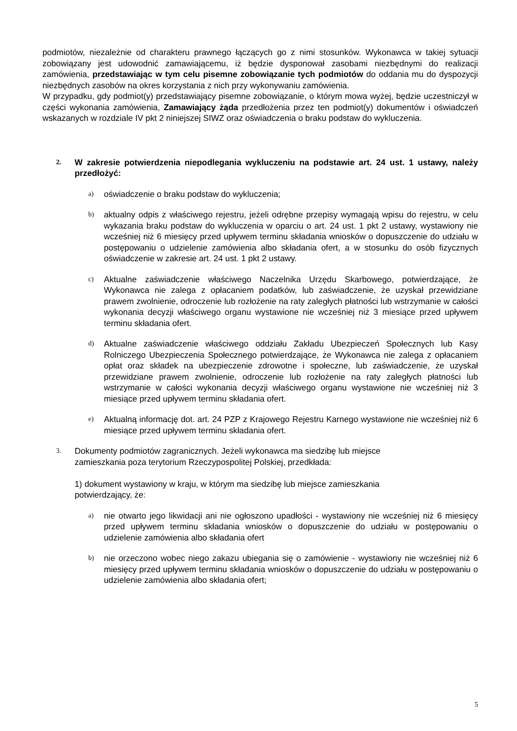podmiotów, niezależnie od charakteru prawnego łączących go z nimi stosunków. Wykonawca w takiej sytuacji zobowiązany jest udowodnić zamawiającemu, iż będzie dysponował zasobami niezbędnymi do realizacji zamówienia, przedstawiając w tym celu pisemne zobowiązanie tych podmiotów do oddania mu do dyspozycji niezbędnych zasobów na okres korzystania z nich przy wykonywaniu zamówienia.
W przypadku, gdy podmiot(y) przedstawiający pisemne zobowiązanie, o którym mowa wyżej, będzie uczestniczył w części wykonania zamówienia, Zamawiający żąda przedłożenia przez ten podmiot(y) dokumentów i oświadczeń wskazanych w rozdziale IV pkt 2 niniejszej SIWZ oraz oświadczenia o braku podstaw do wykluczenia.
2.
W zakresie potwierdzenia niepodlegania wykluczeniu na podstawie art. 24 ust. 1 ustawy, należy przedłożyć:
a)
oświadczenie o braku podstaw do wykluczenia;
b)
aktualny odpis z właściwego rejestru, jeżeli odrębne przepisy wymagają wpisu do rejestru, w celu wykazania braku podstaw do wykluczenia w oparciu o art. 24 ust. 1 pkt 2 ustawy, wystawiony nie wcześniej niż 6 miesięcy przed upływem terminu składania wniosków o dopuszczenie do udziału w postępowaniu o udzielenie zamówienia albo składania ofert, a w stosunku do osób fizycznych oświadczenie w zakresie art. 24 ust. 1 pkt 2 ustawy.
c)
Aktualne zaświadczenie właściwego Naczelnika Urzędu Skarbowego, potwierdzające, że Wykonawca nie zalega z opłacaniem podatków, lub zaświadczenie, że uzyskał przewidziane prawem zwolnienie, odroczenie lub rozłożenie na raty zaległych płatności lub wstrzymanie w całości wykonania decyzji właściwego organu wystawione nie wcześniej niż 3 miesiące przed upływem terminu składania ofert.
d)
Aktualne zaświadczenie właściwego oddziału Zakładu Ubezpieczeń Społecznych lub Kasy Rolniczego Ubezpieczenia Społecznego potwierdzające, że Wykonawca nie zalega z opłacaniem opłat oraz składek na ubezpieczenie zdrowotne i społeczne, lub zaświadczenie, że uzyskał przewidziane prawem zwolnienie, odroczenie lub rozłożenie na raty zaległych płatności lub wstrzymanie w całości wykonania decyzji właściwego organu wystawione nie wcześniej niż 3 miesiące przed upływem terminu składania ofert.
e)
Aktualną informację dot. art. 24 PZP z Krajowego Rejestru Karnego wystawione nie wcześniej niż 6 miesiące przed upływem terminu składania ofert.
3.
Dokumenty podmiotów zagranicznych. Jeżeli wykonawca ma siedzibę lub miejsce
zamieszkania poza terytorium Rzeczypospolitej Polskiej, przedkłada:
1) dokument wystawiony w kraju, w którym ma siedzibę lub miejsce zamieszkania
potwierdzający, że:
a)
nie otwarto jego likwidacji ani nie ogłoszono upadłości - wystawiony nie wcześniej niż 6 miesięcy przed upływem terminu składania wniosków o dopuszczenie do udziału w postępowaniu o udzielenie zamówienia albo składania ofert
b)
nie orzeczono wobec niego zakazu ubiegania się o zamówienie - wystawiony nie wcześniej niż 6 miesięcy przed upływem terminu składania wniosków o dopuszczenie do udziału w postępowaniu o udzielenie zamówienia albo składania ofert;
5